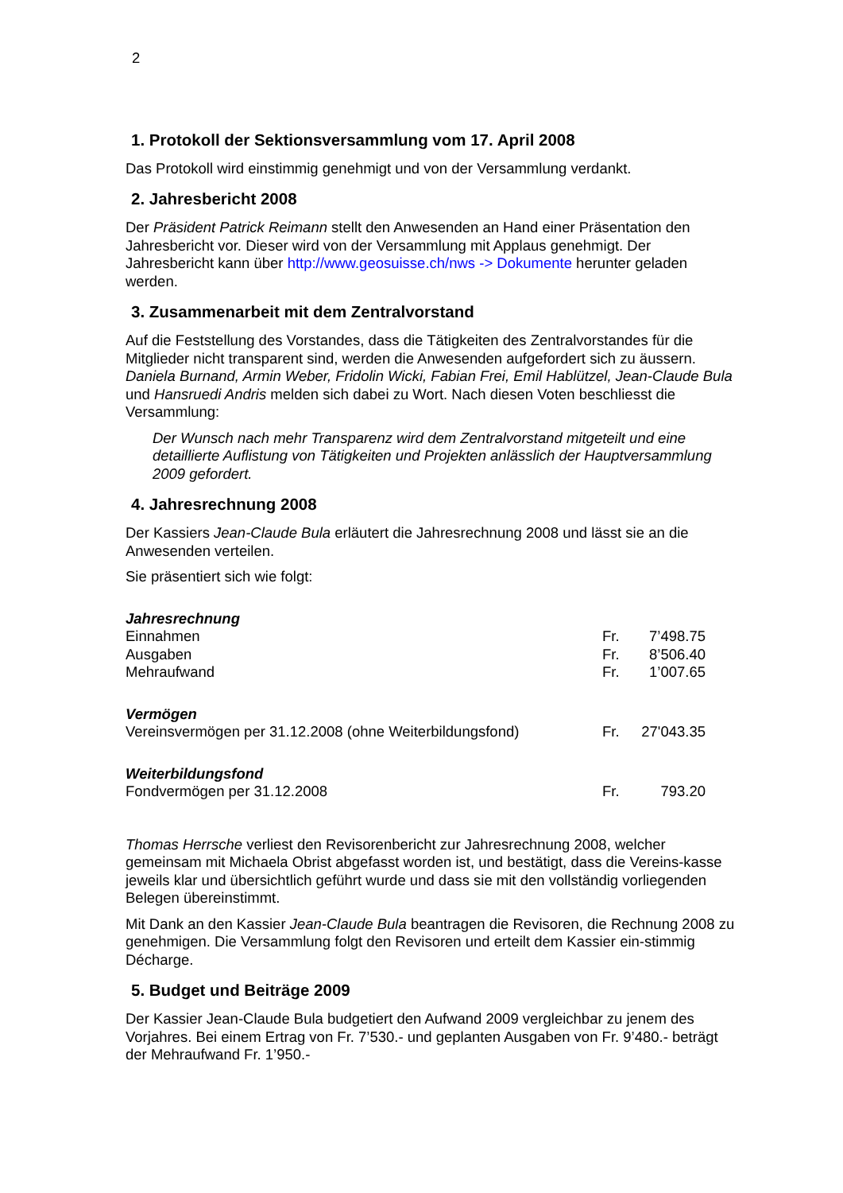2
1. Protokoll der Sektionsversammlung vom 17. April 2008
Das Protokoll wird einstimmig genehmigt und von der Versammlung verdankt.
2. Jahresbericht 2008
Der Präsident Patrick Reimann stellt den Anwesenden an Hand einer Präsentation den Jahresbericht vor. Dieser wird von der Versammlung mit Applaus genehmigt. Der Jahresbericht kann über http://www.geosuisse.ch/nws -> Dokumente herunter geladen werden.
3. Zusammenarbeit mit dem Zentralvorstand
Auf die Feststellung des Vorstandes, dass die Tätigkeiten des Zentralvorstandes für die Mitglieder nicht transparent sind, werden die Anwesenden aufgefordert sich zu äussern. Daniela Burnand, Armin Weber, Fridolin Wicki, Fabian Frei, Emil Hablützel, Jean-Claude Bula und Hansruedi Andris melden sich dabei zu Wort. Nach diesen Voten beschliesst die Versammlung:
Der Wunsch nach mehr Transparenz wird dem Zentralvorstand mitgeteilt und eine detaillierte Auflistung von Tätigkeiten und Projekten anlässlich der Hauptversammlung 2009 gefordert.
4. Jahresrechnung 2008
Der Kassiers Jean-Claude Bula erläutert die Jahresrechnung 2008 und lässt sie an die Anwesenden verteilen.
Sie präsentiert sich wie folgt:
| Jahresrechnung | | |
| Einnahmen | Fr. | 7’498.75 |
| Ausgaben | Fr. | 8’506.40 |
| Mehraufwand | Fr. | 1’007.65 |
| Vermögen | | |
| Vereinsvermögen per 31.12.2008 (ohne Weiterbildungsfond) | Fr. | 27'043.35 |
| Weiterbildungsfond | | |
| Fondvermögen per 31.12.2008 | Fr. | 793.20 |
Thomas Herrsche verliest den Revisorenbericht zur Jahresrechnung 2008, welcher gemeinsam mit Michaela Obrist abgefasst worden ist, und bestätigt, dass die Vereins-kasse jeweils klar und übersichtlich geführt wurde und dass sie mit den vollständig vorliegenden Belegen übereinstimmt.
Mit Dank an den Kassier Jean-Claude Bula beantragen die Revisoren, die Rechnung 2008 zu genehmigen. Die Versammlung folgt den Revisoren und erteilt dem Kassier ein-stimmig Décharge.
5. Budget und Beiträge 2009
Der Kassier Jean-Claude Bula budgetiert den Aufwand 2009 vergleichbar zu jenem des Vorjahres. Bei einem Ertrag von Fr. 7’530.- und geplanten Ausgaben von Fr. 9’480.- beträgt der Mehraufwand Fr. 1’950.-